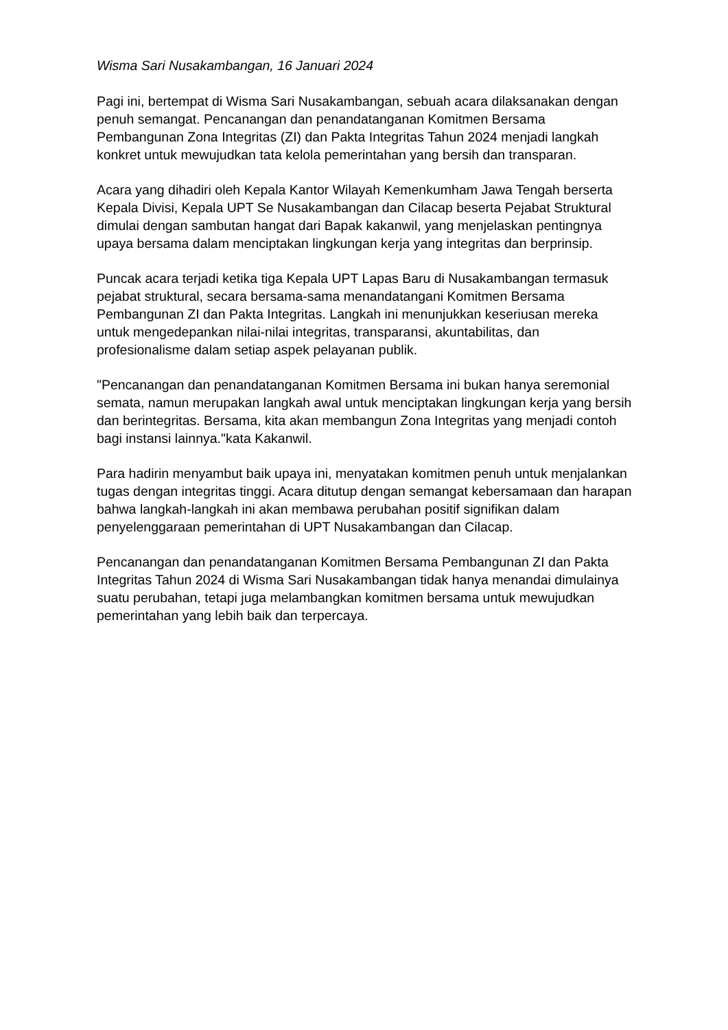Wisma Sari Nusakambangan, 16 Januari 2024
Pagi ini, bertempat di Wisma Sari Nusakambangan, sebuah acara dilaksanakan dengan penuh semangat. Pencanangan dan penandatanganan Komitmen Bersama Pembangunan Zona Integritas (ZI) dan Pakta Integritas Tahun 2024 menjadi langkah konkret untuk mewujudkan tata kelola pemerintahan yang bersih dan transparan.
Acara yang dihadiri oleh Kepala Kantor Wilayah Kemenkumham Jawa Tengah berserta Kepala Divisi, Kepala UPT Se Nusakambangan dan Cilacap beserta Pejabat Struktural dimulai dengan sambutan hangat dari Bapak kakanwil, yang menjelaskan pentingnya upaya bersama dalam menciptakan lingkungan kerja yang integritas dan berprinsip.
Puncak acara terjadi ketika tiga Kepala UPT Lapas Baru di Nusakambangan termasuk pejabat struktural, secara bersama-sama menandatangani Komitmen Bersama Pembangunan ZI dan Pakta Integritas. Langkah ini menunjukkan keseriusan mereka untuk mengedepankan nilai-nilai integritas, transparansi, akuntabilitas, dan profesionalisme dalam setiap aspek pelayanan publik.
"Pencanangan dan penandatanganan Komitmen Bersama ini bukan hanya seremonial semata, namun merupakan langkah awal untuk menciptakan lingkungan kerja yang bersih dan berintegritas. Bersama, kita akan membangun Zona Integritas yang menjadi contoh bagi instansi lainnya."kata Kakanwil.
Para hadirin menyambut baik upaya ini, menyatakan komitmen penuh untuk menjalankan tugas dengan integritas tinggi. Acara ditutup dengan semangat kebersamaan dan harapan bahwa langkah-langkah ini akan membawa perubahan positif signifikan dalam penyelenggaraan pemerintahan di UPT Nusakambangan dan Cilacap.
Pencanangan dan penandatanganan Komitmen Bersama Pembangunan ZI dan Pakta Integritas Tahun 2024 di Wisma Sari Nusakambangan tidak hanya menandai dimulainya suatu perubahan, tetapi juga melambangkan komitmen bersama untuk mewujudkan pemerintahan yang lebih baik dan terpercaya.